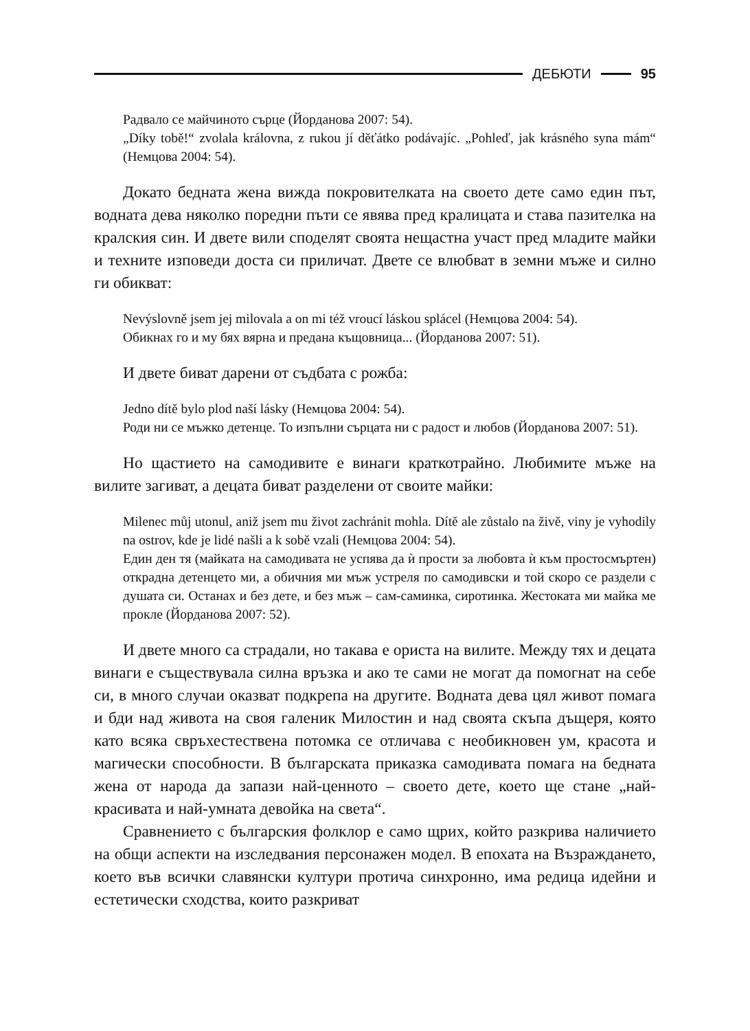ДЕБЮТИ 95
Радвало се майчиното сърце (Йорданова 2007: 54).
„Díky tobě!“ zvolala královna, z rukou jí děťátko podávajíc. „Pohleď, jak krásného syna mám“ (Немцова 2004: 54).
Докато бедната жена вижда покровителката на своето дете само един път, водната дева няколко поредни пъти се явява пред кралицата и става пазителка на кралския син. И двете вили споделят своята нещаст­на участ пред младите майки и техните изповеди доста си приличат. Двете се влюбват в земни мъже и силно ги обикват:
Nevýslovně jsem jej milovala a on mi též vroucí láskou splácel (Немцова 2004: 54).
Обикнах го и му бях вярна и предана къщовница... (Йорданова 2007: 51).
И двете биват дарени от съдбата с рожба:
Jedno dítě bylo plod naší lásky (Немцова 2004: 54).
Роди ни се мъжко детенце. То изпълни сърцата ни с радост и любов (Йор­данова 2007: 51).
Но щастието на самодивите е винаги краткотрайно. Любимите мъ­же на вилите загиват, а децата биват разделени от своите майки:
Milenec můj utonul, aniž jsem mu život zachránit mohla. Dítě ale zůstalo na živě, viny je vyhodily na ostrov, kde je lidé našli a k sobě vzali (Немцова 2004: 54).
Един ден тя (майката на самодивата не успява да ѝ прости за любовта ѝ към простосмъртен) открадна детенцето ми, а обичния ми мъж устреля по само­дивски и той скоро се раздели с душата си. Останах и без дете, и без мъж – сам-саминка, сиротинка. Жестоката ми майка ме прокле (Йорданова 2007: 52).
И двете много са страдали, но такава е ориста на вилите. Между тях и децата винаги е съществувала силна връзка и ако те сами не могат да помогнат на себе си, в много случаи оказват подкрепа на другите. Вод­ната дева цял живот помага и бди над живота на своя галеник Милос­тин и над своята скъпа дъщеря, която като всяка свръхестествена по­томка се отличава с необикновен ум, красота и магически способности. В българската приказка самодивата помага на бедната жена от народа да запази най-ценното – своето дете, което ще стане „най-красивата и най-умната девойка на света“.
Сравнението с българския фолклор е само щрих, който разкрива на­личието на общи аспекти на изследвания персонажен модел. В епохата на Възраждането, което във всички славянски култури протича син­хронно, има редица идейни и естетически сходства, които разкриват